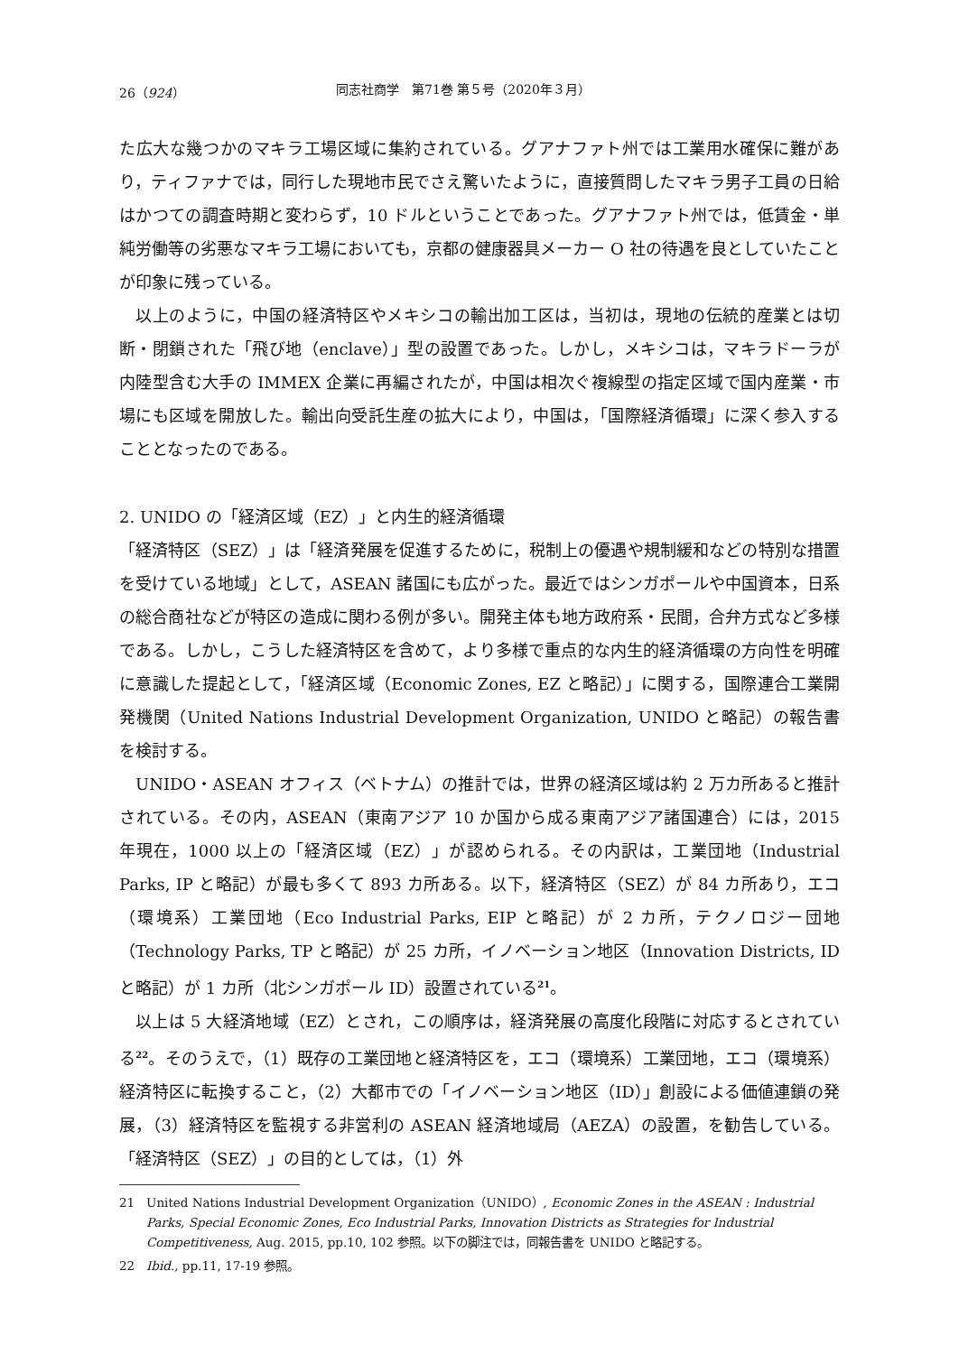26（924） 同志社商学　第71巻 第５号（2020年３月）
た広大な幾つかのマキラ工場区域に集約されている。グアナファト州では工業用水確保に難があり，ティファナでは，同行した現地市民でさえ驚いたように，直接質問したマキラ男子工員の日給はかつての調査時期と変わらず，10 ドルということであった。グアナファト州では，低賃金・単純労働等の劣悪なマキラ工場においても，京都の健康器具メーカー O 社の待遇を良としていたことが印象に残っている。
以上のように，中国の経済特区やメキシコの輸出加工区は，当初は，現地の伝統的産業とは切断・閉鎖された「飛び地（enclave）」型の設置であった。しかし，メキシコは，マキラドーラが内陸型含む大手の IMMEX 企業に再編されたが，中国は相次ぐ複線型の指定区域で国内産業・市場にも区域を開放した。輸出向受託生産の拡大により，中国は，「国際経済循環」に深く参入することとなったのである。
2. UNIDO の「経済区域（EZ）」と内生的経済循環
「経済特区（SEZ）」は「経済発展を促進するために，税制上の優遇や規制緩和などの特別な措置を受けている地域」として，ASEAN 諸国にも広がった。最近ではシンガポールや中国資本，日系の総合商社などが特区の造成に関わる例が多い。開発主体も地方政府系・民間，合弁方式など多様である。しかし，こうした経済特区を含めて，より多様で重点的な内生的経済循環の方向性を明確に意識した提起として，「経済区域（Economic Zones, EZ と略記）」に関する，国際連合工業開発機関（United Nations Industrial Development Organization, UNIDO と略記）の報告書を検討する。
UNIDO・ASEAN オフィス（ベトナム）の推計では，世界の経済区域は約 2 万カ所あると推計されている。その内，ASEAN（東南アジア 10 か国から成る東南アジア諸国連合）には，2015 年現在，1000 以上の「経済区域（EZ）」が認められる。その内訳は，工業団地（Industrial Parks, IP と略記）が最も多くて 893 カ所ある。以下，経済特区（SEZ）が 84 カ所あり，エコ（環境系）工業団地（Eco Industrial Parks, EIP と略記）が 2 カ所，テクノロジー団地（Technology Parks, TP と略記）が 25 カ所，イノベーション地区（Innovation Districts, ID と略記）が 1 カ所（北シンガポール ID）設置されている<sup>21</sup>。
以上は 5 大経済地域（EZ）とされ，この順序は，経済発展の高度化段階に対応するとされている<sup>22</sup>。そのうえで，（1）既存の工業団地と経済特区を，エコ（環境系）工業団地，エコ（環境系）経済特区に転換すること，（2）大都市での「イノベーション地区（ID）」創設による価値連鎖の発展，（3）経済特区を監視する非営利の ASEAN 経済地域局（AEZA）の設置，を勧告している。「経済特区（SEZ）」の目的としては，（1）外
21 United Nations Industrial Development Organization（UNIDO）, Economic Zones in the ASEAN : Industrial Parks, Special Economic Zones, Eco Industrial Parks, Innovation Districts as Strategies for Industrial Competitiveness, Aug. 2015, pp.10, 102 参照。以下の脚注では，同報告書を UNIDO と略記する。
22 Ibid., pp.11, 17-19 参照。